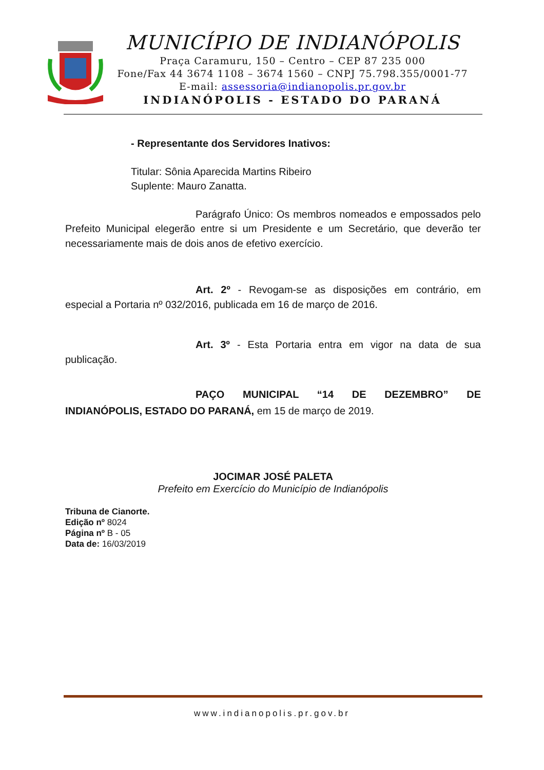MUNICÍPIO DE INDIANÓPOLIS
Praça Caramuru, 150 – Centro – CEP 87 235 000
Fone/Fax 44 3674 1108 – 3674 1560 – CNPJ 75.798.355/0001-77
E-mail: assessoria@indianopolis.pr.gov.br
INDIANÓPOLIS - ESTADO DO PARANÁ
- Representante dos Servidores Inativos:
Titular: Sônia Aparecida Martins Ribeiro
Suplente: Mauro Zanatta.
Parágrafo Único: Os membros nomeados e empossados pelo Prefeito Municipal elegerão entre si um Presidente e um Secretário, que deverão ter necessariamente mais de dois anos de efetivo exercício.
Art. 2º - Revogam-se as disposições em contrário, em especial a Portaria nº 032/2016, publicada em 16 de março de 2016.
Art. 3º - Esta Portaria entra em vigor na data de sua publicação.
PAÇO MUNICIPAL “14 DE DEZEMBRO” DE INDIANÓPOLIS, ESTADO DO PARANÁ, em 15 de março de 2019.
JOCIMAR JOSÉ PALETA
Prefeito em Exercício do Município de Indianópolis
Tribuna de Cianorte.
Edição nº 8024
Página nº B - 05
Data de: 16/03/2019
www.indianopolis.pr.gov.br